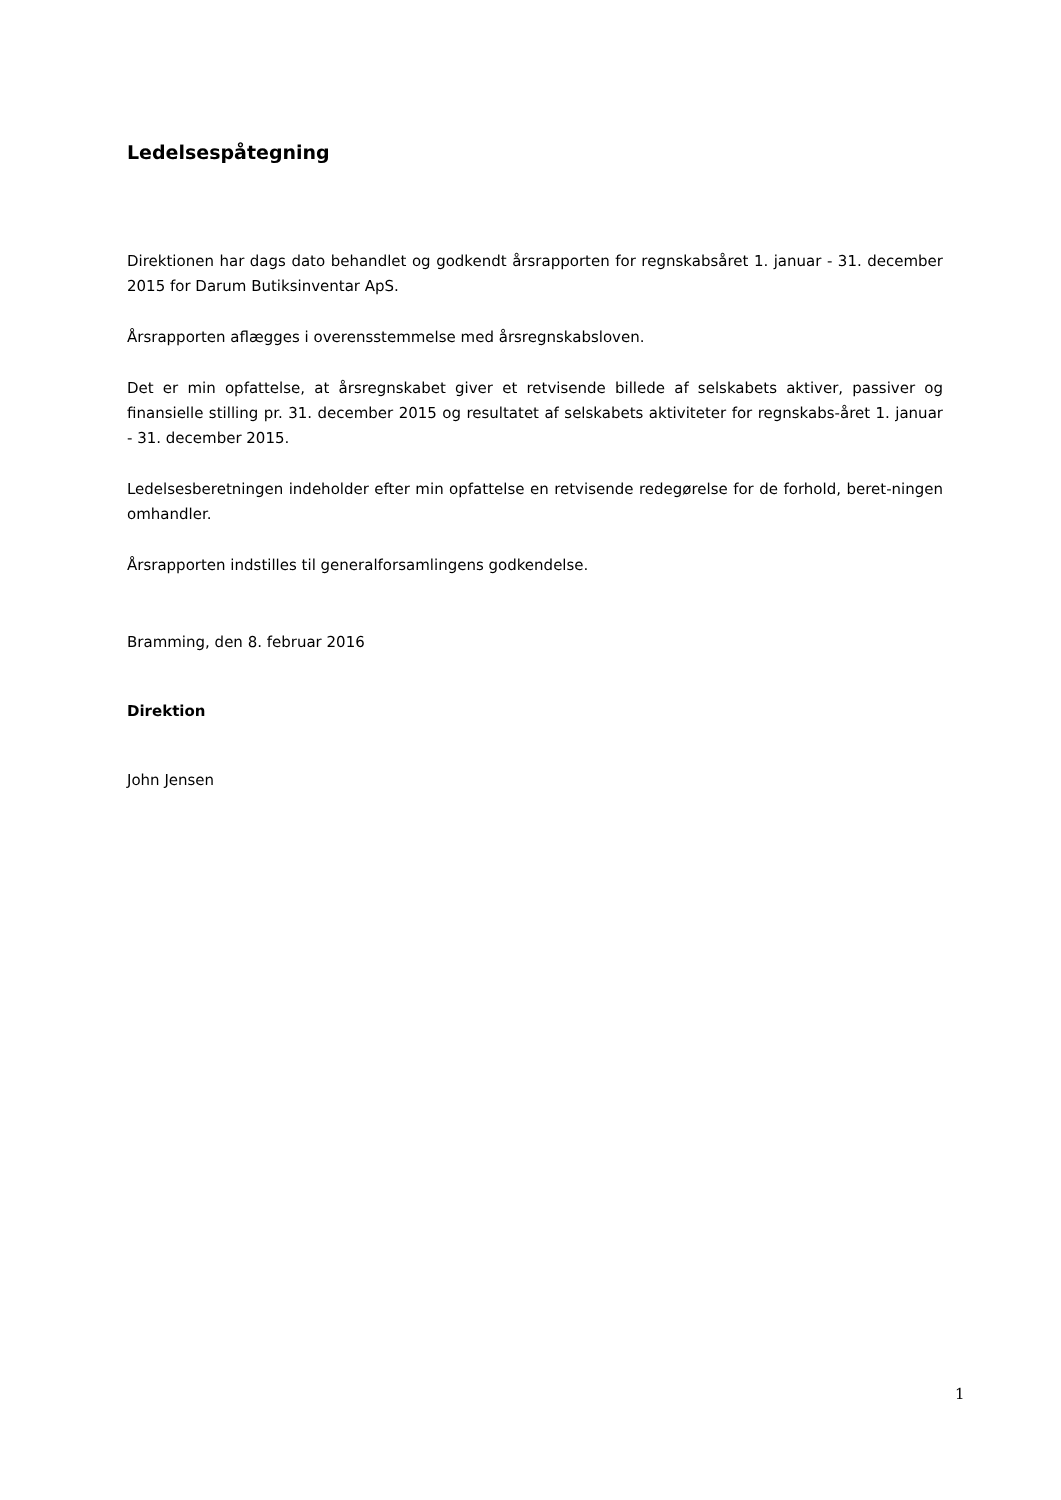Ledelsespåtegning
Direktionen har dags dato behandlet og godkendt årsrapporten for regnskabsåret 1. januar - 31. december 2015 for Darum Butiksinventar ApS.
Årsrapporten aflægges i overensstemmelse med årsregnskabsloven.
Det er min opfattelse, at årsregnskabet giver et retvisende billede af selskabets aktiver, passiver og finansielle stilling pr. 31. december 2015 og resultatet af selskabets aktiviteter for regnskabs-året 1. januar - 31. december 2015.
Ledelsesberetningen indeholder efter min opfattelse en retvisende redegørelse for de forhold, beret-ningen omhandler.
Årsrapporten indstilles til generalforsamlingens godkendelse.
Bramming, den 8. februar 2016
Direktion
John Jensen
1